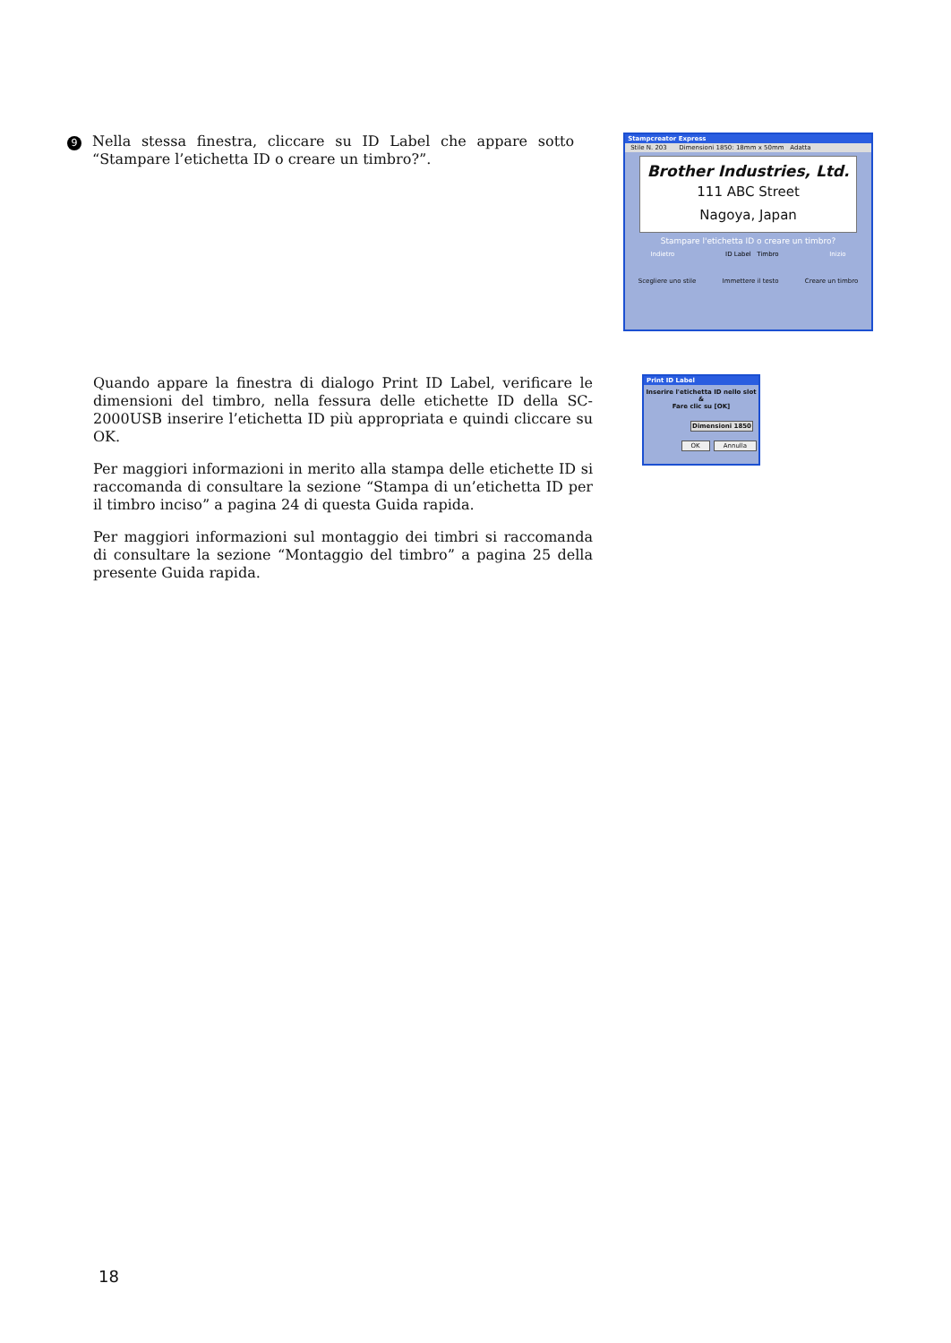9
Nella stessa finestra, cliccare su ID Label che appare sotto “Stampare l’etichetta ID o creare un timbro?”.
Stampcreator Express
Stile N. 203 Dimensioni 1850: 18mm x 50mm Adatta
Brother Industries, Ltd.
111 ABC Street
Nagoya, Japan
Stampare l'etichetta ID o creare un timbro?
Indietro ID Label Timbro Inizio
Scegliere uno stile Immettere il testo Creare un timbro
Quando appare la finestra di dialogo Print ID Label, verificare le dimensioni del timbro, nella fessura delle etichette ID della SC-2000USB inserire l’etichetta ID più appropriata e quindi cliccare su OK.
Per maggiori informazioni in merito alla stampa delle etichette ID si raccomanda di consultare la sezione “Stampa di un’etichetta ID per il timbro inciso” a pagina 24 di questa Guida rapida.
Per maggiori informazioni sul montaggio dei timbri si raccomanda di consultare la sezione “Montaggio del timbro” a pagina 25 della presente Guida rapida.
Print ID Label
Inserire l'etichetta ID nello slot &
Fare clic su [OK]
Dimensioni 1850
OK Annulla
18